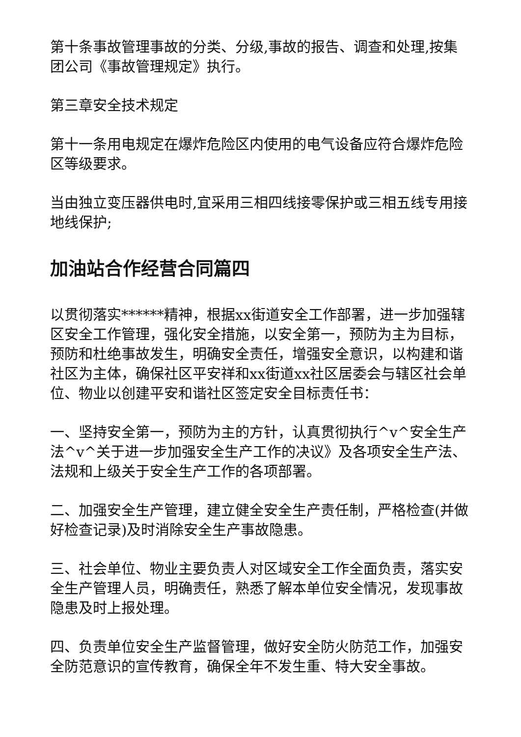第十条事故管理事故的分类、分级,事故的报告、调查和处理,按集团公司《事故管理规定》执行。
第三章安全技术规定
第十一条用电规定在爆炸危险区内使用的电气设备应符合爆炸危险区等级要求。
当由独立变压器供电时,宜采用三相四线接零保护或三相五线专用接地线保护;
加油站合作经营合同篇四
以贯彻落实******精神，根据xx街道安全工作部署，进一步加强辖区安全工作管理，强化安全措施，以安全第一，预防为主为目标，预防和杜绝事故发生，明确安全责任，增强安全意识，以构建和谐社区为主体，确保社区平安祥和xx街道xx社区居委会与辖区社会单位、物业以创建平安和谐社区签定安全目标责任书：
一、坚持安全第一，预防为主的方针，认真贯彻执行^v^安全生产法^v^关于进一步加强安全生产工作的决议》及各项安全生产法、法规和上级关于安全生产工作的各项部署。
二、加强安全生产管理，建立健全安全生产责任制，严格检查(并做好检查记录)及时消除安全生产事故隐患。
三、社会单位、物业主要负责人对区域安全工作全面负责，落实安全生产管理人员，明确责任，熟悉了解本单位安全情况，发现事故隐患及时上报处理。
四、负责单位安全生产监督管理，做好安全防火防范工作，加强安全防范意识的宣传教育，确保全年不发生重、特大安全事故。